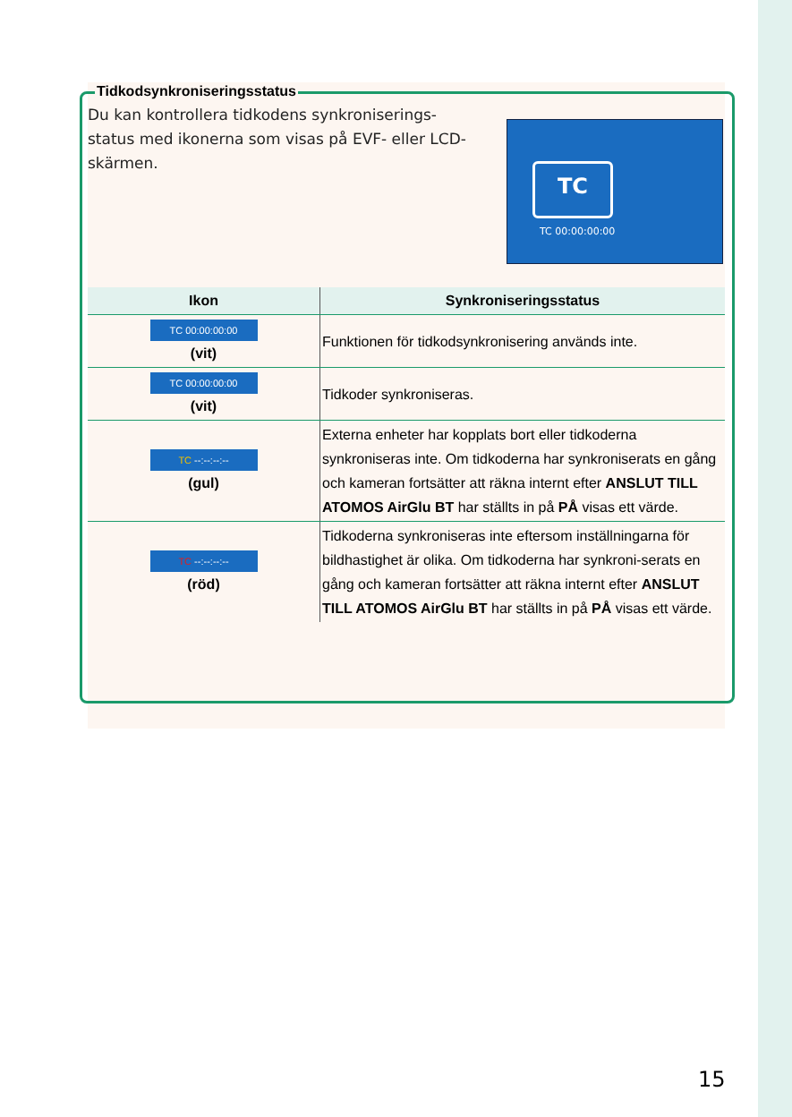Tidkodsynkroniseringsstatus
Du kan kontrollera tidkodens synkroniserings-status med ikonerna som visas på EVF- eller LCD-skärmen.
TC
TC 00:00:00:00
| Ikon | Synkroniseringsstatus |
| --- | --- |
| TC 00:00:00:00 (vit) | Funktionen för tidkodsynkronisering används inte. |
| TC 00:00:00:00 (vit) | Tidkoder synkroniseras. |
| TC --:--:--:-- (gul) | Externa enheter har kopplats bort eller tidkoderna synkroniseras inte. Om tidkoderna har synkroniserats en gång och kameran fortsätter att räkna internt efter ANSLUT TILL ATOMOS AirGlu BT har ställts in på PÅ visas ett värde. |
| TC --:--:--:-- (röd) | Tidkoderna synkroniseras inte eftersom inställningarna för bildhastighet är olika. Om tidkoderna har synkroni-serats en gång och kameran fortsätter att räkna internt efter ANSLUT TILL ATOMOS AirGlu BT har ställts in på PÅ visas ett värde. |
15